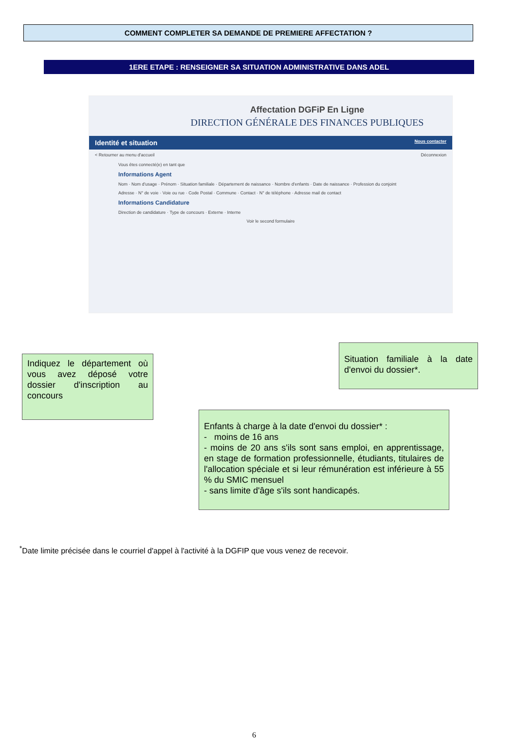COMMENT COMPLETER SA DEMANDE DE PREMIERE AFFECTATION ?
1ERE ETAPE : RENSEIGNER SA SITUATION ADMINISTRATIVE DANS ADEL
Affectation DGFiP En Ligne
DIRECTION GÉNÉRALE DES FINANCES PUBLIQUES
Identité et situation Nous contacter
< Retourner au menu d'accueil Déconnexion
Vous êtes connecté(e) en tant que
Informations Agent
Nom · Nom d'usage · Prénom · Situation familiale · Département de naissance · Nombre d'enfants · Date de naissance · Profession du conjoint
Adresse · N° de voie · Voie ou rue · Code Postal · Commune · Contact · N° de téléphone · Adresse mail de contact
Informations Candidature
Direction de candidature · Type de concours · Externe · Interne
Voir le second formulaire
Indiquez le département où vous avez déposé votre dossier d'inscription au concours
Situation familiale à la date d'envoi du dossier*.
Enfants à charge à la date d'envoi du dossier* :
- moins de 16 ans
- moins de 20 ans s'ils sont sans emploi, en apprentissage, en stage de formation professionnelle, étudiants, titulaires de l'allocation spéciale et si leur rémunération est inférieure à 55 % du SMIC mensuel
- sans limite d'âge s'ils sont handicapés.
<sup>*</sup> Date limite précisée dans le courriel d'appel à l'activité à la DGFIP que vous venez de recevoir.
6